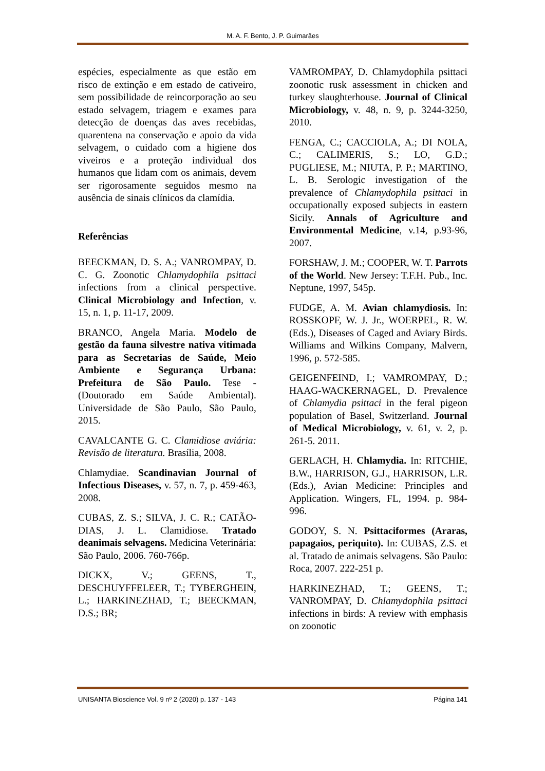M. A. F. Bento, J. P. Guimarães
espécies, especialmente as que estão em risco de extinção e em estado de cativeiro, sem possibilidade de reincorporação ao seu estado selvagem, triagem e exames para detecção de doenças das aves recebidas, quarentena na conservação e apoio da vida selvagem, o cuidado com a higiene dos viveiros e a proteção individual dos humanos que lidam com os animais, devem ser rigorosamente seguidos mesmo na ausência de sinais clínicos da clamídia.
Referências
BEECKMAN, D. S. A.; VANROMPAY, D. C. G. Zoonotic Chlamydophila psittaci infections from a clinical perspective. Clinical Microbiology and Infection, v. 15, n. 1, p. 11-17, 2009.
BRANCO, Angela Maria. Modelo de gestão da fauna silvestre nativa vitimada para as Secretarias de Saúde, Meio Ambiente e Segurança Urbana: Prefeitura de São Paulo. Tese - (Doutorado em Saúde Ambiental). Universidade de São Paulo, São Paulo, 2015.
CAVALCANTE G. C. Clamidiose aviária: Revisão de literatura. Brasília, 2008.
Chlamydiae. Scandinavian Journal of Infectious Diseases, v. 57, n. 7, p. 459-463, 2008.
CUBAS, Z. S.; SILVA, J. C. R.; CATÃO-DIAS, J. L. Clamidiose. Tratado deanimais selvagens. Medicina Veterinária: São Paulo, 2006. 760-766p.
DICKX, V.; GEENS, T., DESCHUYFFELEER, T.; TYBERGHEIN, L.; HARKINEZHAD, T.; BEECKMAN, D.S.; BR;
VAMROMPAY, D. Chlamydophila psittaci zoonotic rusk assessment in chicken and turkey slaughterhouse. Journal of Clinical Microbiology, v. 48, n. 9, p. 3244-3250, 2010.
FENGA, C.; CACCIOLA, A.; DI NOLA, C.; CALIMERIS, S.; LO, G.D.; PUGLIESE, M.; NIUTA, P. P.; MARTINO, L. B. Serologic investigation of the prevalence of Chlamydophila psittaci in occupationally exposed subjects in eastern Sicily. Annals of Agriculture and Environmental Medicine, v.14, p.93-96, 2007.
FORSHAW, J. M.; COOPER, W. T. Parrots of the World. New Jersey: T.F.H. Pub., Inc. Neptune, 1997, 545p.
FUDGE, A. M. Avian chlamydiosis. In: ROSSKOPF, W. J. Jr., WOERPEL, R. W. (Eds.), Diseases of Caged and Aviary Birds. Williams and Wilkins Company, Malvern, 1996, p. 572-585.
GEIGENFEIND, I.; VAMROMPAY, D.; HAAG-WACKERNAGEL, D. Prevalence of Chlamydia psittaci in the feral pigeon population of Basel, Switzerland. Journal of Medical Microbiology, v. 61, v. 2, p. 261-5. 2011.
GERLACH, H. Chlamydia. In: RITCHIE, B.W., HARRISON, G.J., HARRISON, L.R. (Eds.), Avian Medicine: Principles and Application. Wingers, FL, 1994. p. 984-996.
GODOY, S. N. Psittaciformes (Araras, papagaios, periquito). In: CUBAS, Z.S. et al. Tratado de animais selvagens. São Paulo: Roca, 2007. 222-251 p.
HARKINEZHAD, T.; GEENS, T.; VANROMPAY, D. Chlamydophila psittaci infections in birds: A review with emphasis on zoonotic
UNISANTA Bioscience Vol. 9 nº 2 (2020) p. 137 - 143 Página 141